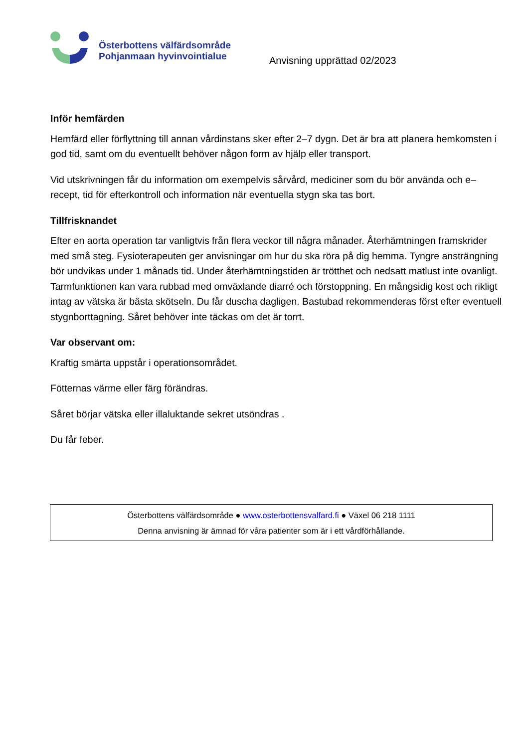Österbottens välfärdsområde
Pohjanmaan hyvinvointialue
Anvisning upprättad 02/2023
Inför hemfärden
Hemfärd eller förflyttning till annan vårdinstans sker efter 2–7 dygn. Det är bra att planera hemkomsten i god tid, samt om du eventuellt behöver någon form av hjälp eller transport.
Vid utskrivningen får du information om exempelvis sårvård, mediciner som du bör använda och e–recept, tid för efterkontroll och information när eventuella stygn ska tas bort.
Tillfrisknandet
Efter en aorta operation tar vanligtvis från flera veckor till några månader. Återhämtningen framskrider med små steg. Fysioterapeuten ger anvisningar om hur du ska röra på dig hemma. Tyngre ansträngning bör undvikas under 1 månads tid. Under återhämtningstiden är trötthet och nedsatt matlust inte ovanligt. Tarmfunktionen kan vara rubbad med omväxlande diarré och förstoppning. En mångsidig kost och rikligt intag av vätska är bästa skötseln. Du får duscha dagligen. Bastubad rekommenderas först efter eventuell stygnborttagning. Såret behöver inte täckas om det är torrt.
Var observant om:
Kraftig smärta uppstår i operationsområdet.
Fötternas värme eller färg förändras.
Såret börjar vätska eller illaluktande sekret utsöndras .
Du får feber.
Österbottens välfärdsområde ● www.osterbottensvalfard.fi ● Växel 06 218 1111
Denna anvisning är ämnad för våra patienter som är i ett vårdförhållande.